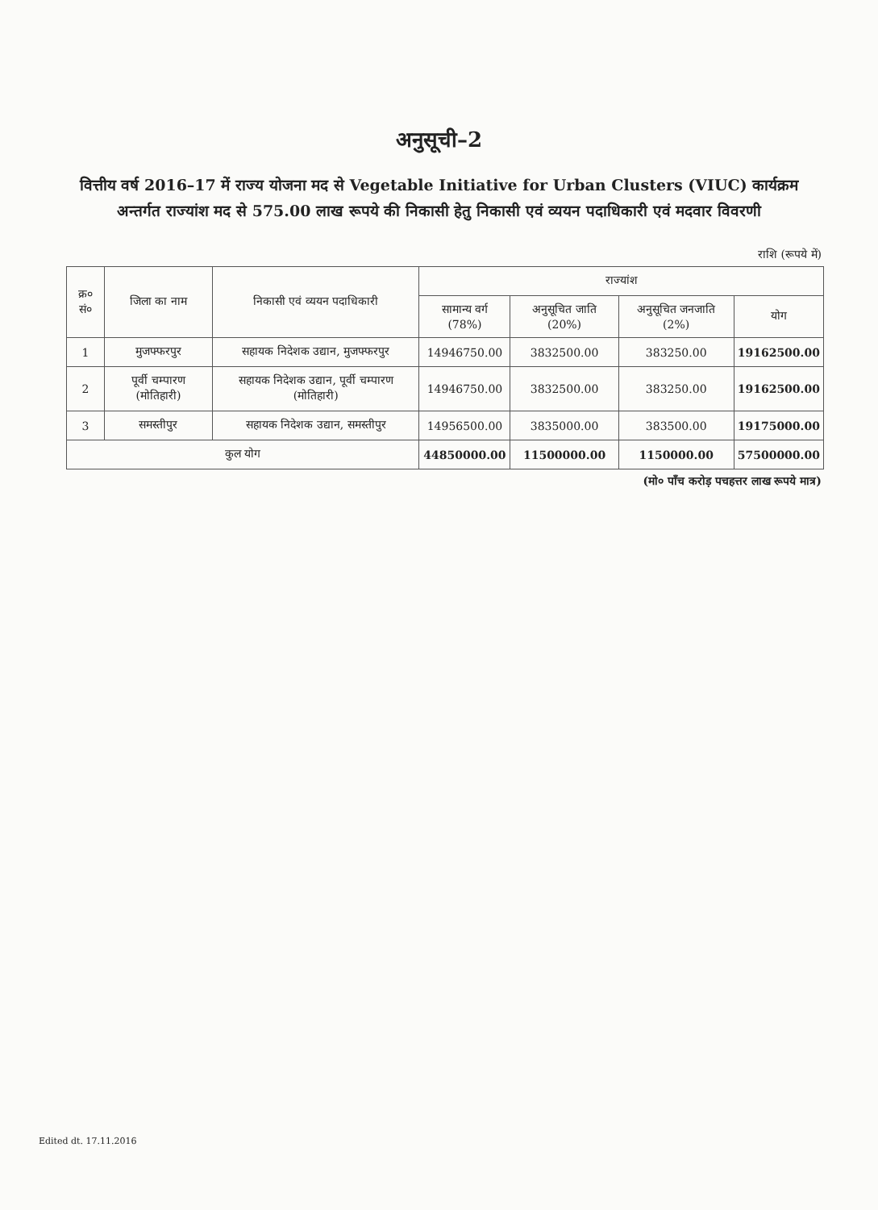अनुसूची–2
वित्तीय वर्ष 2016–17 में राज्य योजना मद से Vegetable Initiative for Urban Clusters (VIUC) कार्यक्रम अन्तर्गत राज्यांश मद से 575.00 लाख रूपये की निकासी हेतु निकासी एवं व्ययन पदाधिकारी एवं मदवार विवरणी
राशि (रूपये में)
| क्र० सं० | जिला का नाम | निकासी एवं व्ययन पदाधिकारी | राज्यांश | | | |
| --- | --- | --- | --- | --- | --- | --- |
| | | | सामान्य वर्ग (78%) | अनुसूचित जाति (20%) | अनुसूचित जनजाति (2%) | योग |
| 1 | मुजफ्फरपुर | सहायक निदेशक उद्यान, मुजफ्फरपुर | 14946750.00 | 3832500.00 | 383250.00 | 19162500.00 |
| 2 | पूर्वी चम्पारण (मोतिहारी) | सहायक निदेशक उद्यान, पूर्वी चम्पारण (मोतिहारी) | 14946750.00 | 3832500.00 | 383250.00 | 19162500.00 |
| 3 | समस्तीपुर | सहायक निदेशक उद्यान, समस्तीपुर | 14956500.00 | 3835000.00 | 383500.00 | 19175000.00 |
| कुल योग | | | 44850000.00 | 11500000.00 | 1150000.00 | 57500000.00 |
(मो० पाँच करोड़ पचहत्तर लाख रूपये मात्र)
Edited dt. 17.11.2016